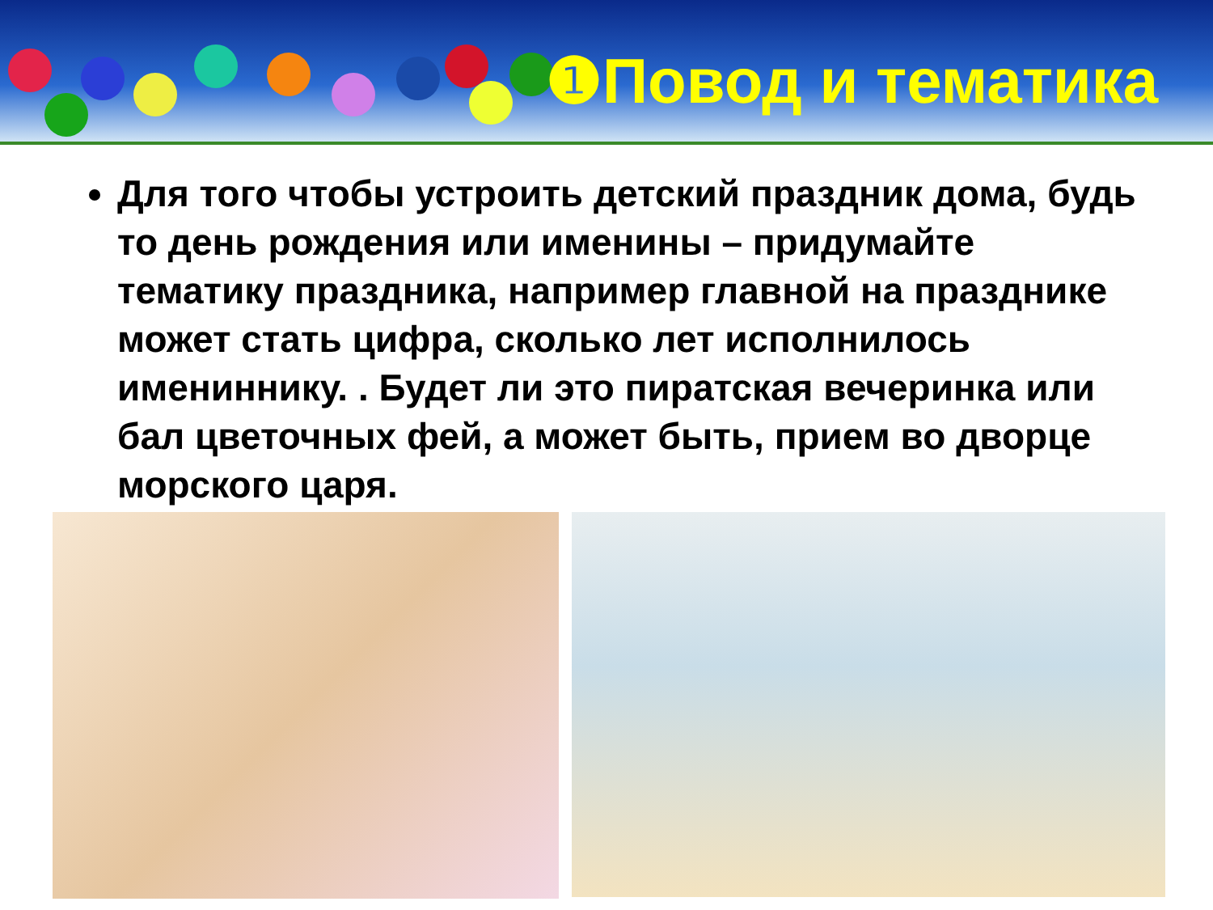❶Повод и тематика
Для того чтобы устроить детский праздник дома, будь то день рождения или именины – придумайте тематику праздника, например главной на празднике может стать цифра, сколько лет исполнилось имениннику. . Будет ли это пиратская вечеринка или бал цветочных фей, а может быть, прием во дворце морского царя.